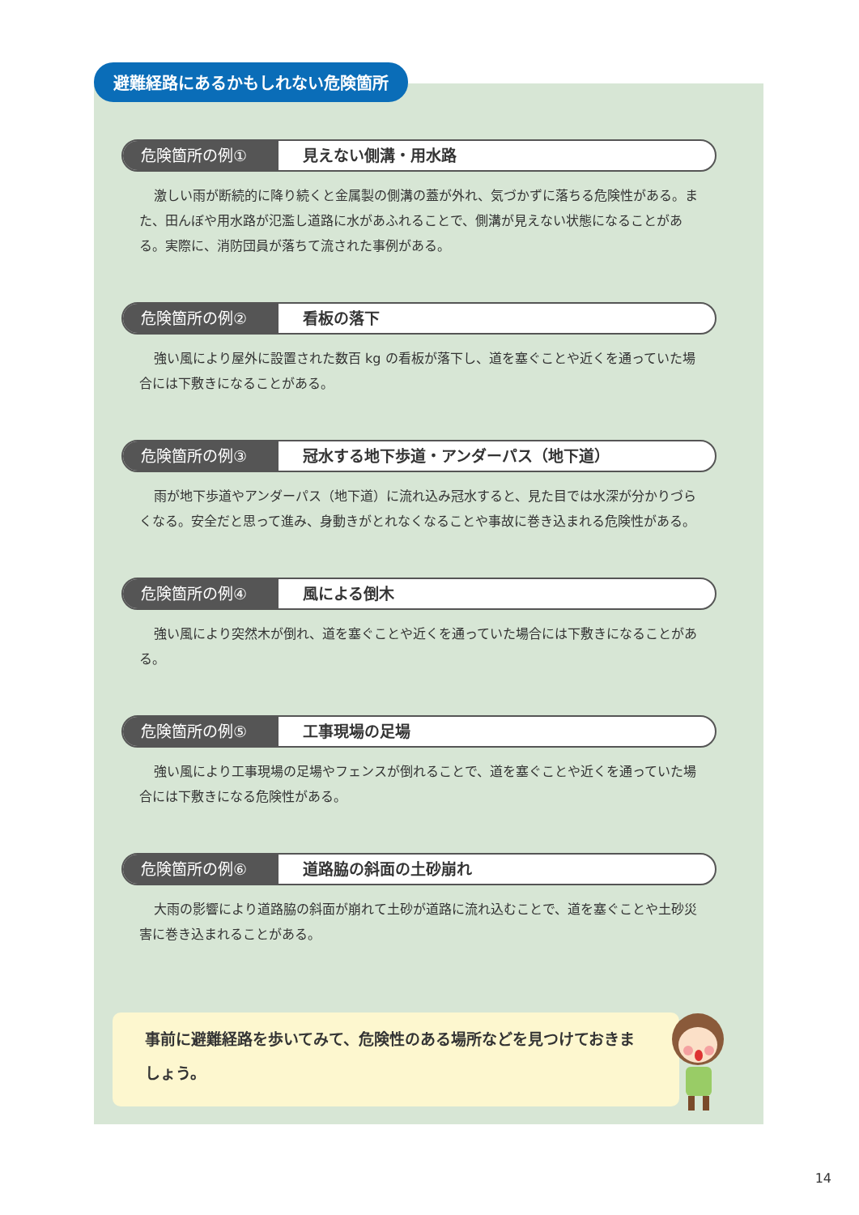避難経路にあるかもしれない危険箇所
危険箇所の例① 見えない側溝・用水路
激しい雨が断続的に降り続くと金属製の側溝の蓋が外れ、気づかずに落ちる危険性がある。また、田んぼや用水路が氾濫し道路に水があふれることで、側溝が見えない状態になることがある。実際に、消防団員が落ちて流された事例がある。
危険箇所の例② 看板の落下
強い風により屋外に設置された数百 kg の看板が落下し、道を塞ぐことや近くを通っていた場合には下敷きになることがある。
危険箇所の例③ 冠水する地下歩道・アンダーパス（地下道）
雨が地下歩道やアンダーパス（地下道）に流れ込み冠水すると、見た目では水深が分かりづらくなる。安全だと思って進み、身動きがとれなくなることや事故に巻き込まれる危険性がある。
危険箇所の例④ 風による倒木
強い風により突然木が倒れ、道を塞ぐことや近くを通っていた場合には下敷きになることがある。
危険箇所の例⑤ 工事現場の足場
強い風により工事現場の足場やフェンスが倒れることで、道を塞ぐことや近くを通っていた場合には下敷きになる危険性がある。
危険箇所の例⑥ 道路脇の斜面の土砂崩れ
大雨の影響により道路脇の斜面が崩れて土砂が道路に流れ込むことで、道を塞ぐことや土砂災害に巻き込まれることがある。
事前に避難経路を歩いてみて、危険性のある場所などを見つけておきましょう。
14